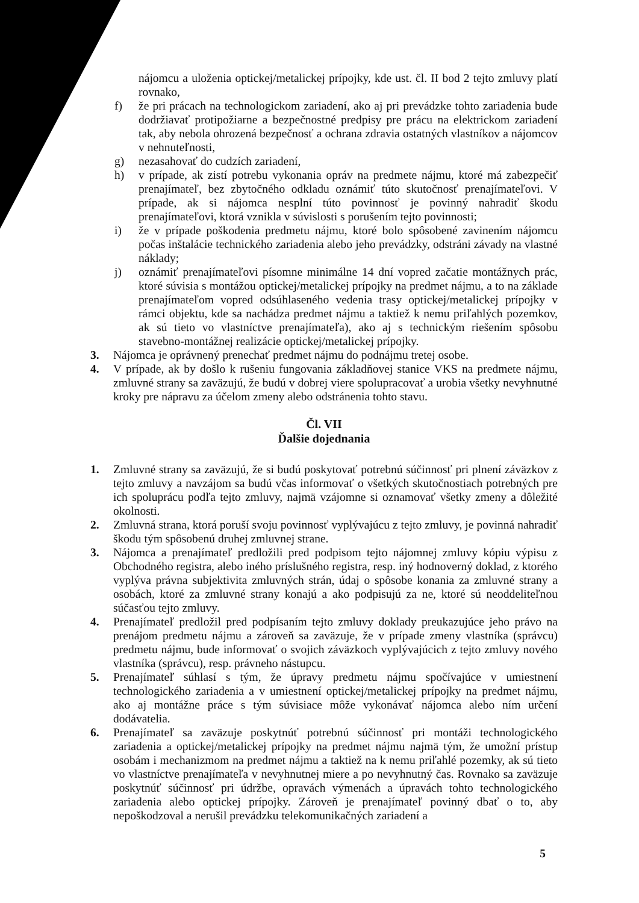nájomcu a uloženia optickej/metalickej prípojky, kde ust. čl. II bod 2 tejto zmluvy platí rovnako,
f) že pri prácach na technologickom zariadení, ako aj pri prevádzke tohto zariadenia bude dodržiavať protipožiarne a bezpečnostné predpisy pre prácu na elektrickom zariadení tak, aby nebola ohrozená bezpečnosť a ochrana zdravia ostatných vlastníkov a nájomcov v nehnuteľnosti,
g) nezasahovať do cudzích zariadení,
h) v prípade, ak zistí potrebu vykonania opráv na predmete nájmu, ktoré má zabezpečiť prenajímateľ, bez zbytočného odkladu oznámiť túto skutočnosť prenajímateľovi. V prípade, ak si nájomca nesplní túto povinnosť je povinný nahradiť škodu prenajímateľovi, ktorá vznikla v súvislosti s porušením tejto povinnosti;
i) že v prípade poškodenia predmetu nájmu, ktoré bolo spôsobené zavinením nájomcu počas inštalácie technického zariadenia alebo jeho prevádzky, odstráni závady na vlastné náklady;
j) oznámiť prenajímateľovi písomne minimálne 14 dní vopred začatie montážnych prác, ktoré súvisia s montážou optickej/metalickej prípojky na predmet nájmu, a to na základe prenajímateľom vopred odsúhlaseného vedenia trasy optickej/metalickej prípojky v rámci objektu, kde sa nachádza predmet nájmu a taktiež k nemu priľahlých pozemkov, ak sú tieto vo vlastníctve prenajímateľa), ako aj s technickým riešením spôsobu stavebno-montážnej realizácie optickej/metalickej prípojky.
3. Nájomca je oprávnený prenechať predmet nájmu do podnájmu tretej osobe.
4. V prípade, ak by došlo k rušeniu fungovania základňovej stanice VKS na predmete nájmu, zmluvné strany sa zaväzujú, že budú v dobrej viere spolupracovať a urobia všetky nevyhnutné kroky pre nápravu za účelom zmeny alebo odstránenia tohto stavu.
Čl. VII
Ďalšie dojednania
1. Zmluvné strany sa zaväzujú, že si budú poskytovať potrebnú súčinnosť pri plnení záväzkov z tejto zmluvy a navzájom sa budú včas informovať o všetkých skutočnostiach potrebných pre ich spoluprácu podľa tejto zmluvy, najmä vzájomne si oznamovať všetky zmeny a dôležité okolnosti.
2. Zmluvná strana, ktorá poruší svoju povinnosť vyplývajúcu z tejto zmluvy, je povinná nahradiť škodu tým spôsobenú druhej zmluvnej strane.
3. Nájomca a prenajímateľ predložili pred podpisom tejto nájomnej zmluvy kópiu výpisu z Obchodného registra, alebo iného príslušného registra, resp. iný hodnoverný doklad, z ktorého vyplýva právna subjektivita zmluvných strán, údaj o spôsobe konania za zmluvné strany a osobách, ktoré za zmluvné strany konajú a ako podpisujú za ne, ktoré sú neoddeliteľnou súčasťou tejto zmluvy.
4. Prenajímateľ predložil pred podpísaním tejto zmluvy doklady preukazujúce jeho právo na prenájom predmetu nájmu a zároveň sa zaväzuje, že v prípade zmeny vlastníka (správcu) predmetu nájmu, bude informovať o svojich záväzkoch vyplývajúcich z tejto zmluvy nového vlastníka (správcu), resp. právneho nástupcu.
5. Prenajímateľ súhlasí s tým, že úpravy predmetu nájmu spočívajúce v umiestnení technologického zariadenia a v umiestnení optickej/metalickej prípojky na predmet nájmu, ako aj montážne práce s tým súvisiace môže vykonávať nájomca alebo ním určení dodávatelia.
6. Prenajímateľ sa zaväzuje poskytnúť potrebnú súčinnosť pri montáži technologického zariadenia a optickej/metalickej prípojky na predmet nájmu najmä tým, že umožní prístup osobám i mechanizmom na predmet nájmu a taktiež na k nemu priľahlé pozemky, ak sú tieto vo vlastníctve prenajímateľa v nevyhnutnej miere a po nevyhnutný čas. Rovnako sa zaväzuje poskytnúť súčinnosť pri údržbe, opravách výmenách a úpravách tohto technologického zariadenia alebo optickej prípojky. Zároveň je prenajímateľ povinný dbať o to, aby nepoškodzoval a nerušil prevádzku telekomunikačných zariadení a
5